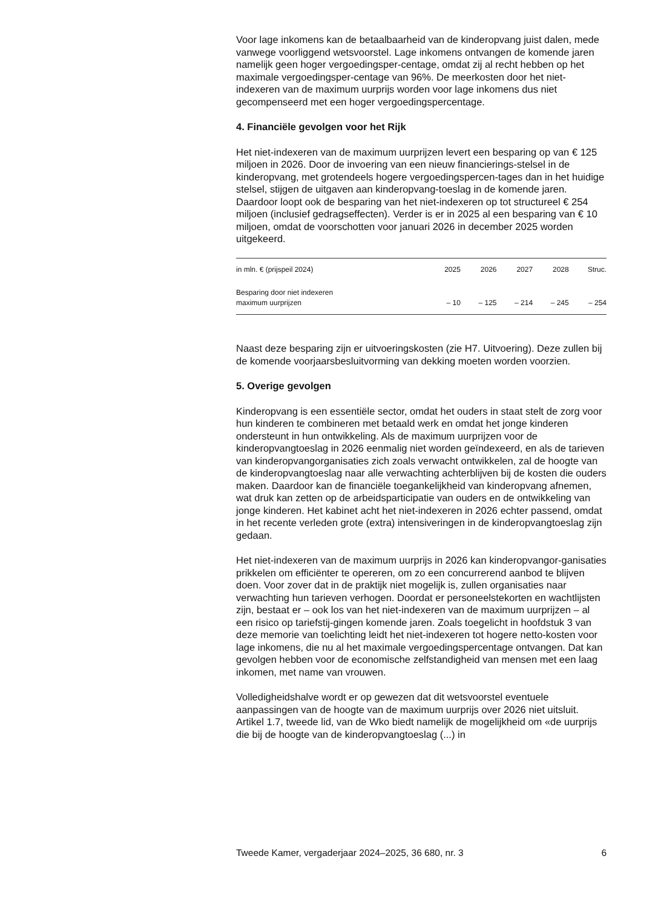Voor lage inkomens kan de betaalbaarheid van de kinderopvang juist dalen, mede vanwege voorliggend wetsvoorstel. Lage inkomens ontvangen de komende jaren namelijk geen hoger vergoedingsper-centage, omdat zij al recht hebben op het maximale vergoedingsper-centage van 96%. De meerkosten door het niet-indexeren van de maximum uurprijs worden voor lage inkomens dus niet gecompenseerd met een hoger vergoedingspercentage.
4. Financiële gevolgen voor het Rijk
Het niet-indexeren van de maximum uurprijzen levert een besparing op van € 125 miljoen in 2026. Door de invoering van een nieuw financierings-stelsel in de kinderopvang, met grotendeels hogere vergoedingspercen-tages dan in het huidige stelsel, stijgen de uitgaven aan kinderopvang-toeslag in de komende jaren. Daardoor loopt ook de besparing van het niet-indexeren op tot structureel € 254 miljoen (inclusief gedragseffecten). Verder is er in 2025 al een besparing van € 10 miljoen, omdat de voorschotten voor januari 2026 in december 2025 worden uitgekeerd.
| in mln. € (prijspeil 2024) | 2025 | 2026 | 2027 | 2028 | Struc. |
| --- | --- | --- | --- | --- | --- |
| Besparing door niet indexeren maximum uurprijzen | – 10 | – 125 | – 214 | – 245 | – 254 |
Naast deze besparing zijn er uitvoeringskosten (zie H7. Uitvoering). Deze zullen bij de komende voorjaarsbesluitvorming van dekking moeten worden voorzien.
5. Overige gevolgen
Kinderopvang is een essentiële sector, omdat het ouders in staat stelt de zorg voor hun kinderen te combineren met betaald werk en omdat het jonge kinderen ondersteunt in hun ontwikkeling. Als de maximum uurprijzen voor de kinderopvangtoeslag in 2026 eenmalig niet worden geïndexeerd, en als de tarieven van kinderopvangorganisaties zich zoals verwacht ontwikkelen, zal de hoogte van de kinderopvangtoeslag naar alle verwachting achterblijven bij de kosten die ouders maken. Daardoor kan de financiële toegankelijkheid van kinderopvang afnemen, wat druk kan zetten op de arbeidsparticipatie van ouders en de ontwikkeling van jonge kinderen. Het kabinet acht het niet-indexeren in 2026 echter passend, omdat in het recente verleden grote (extra) intensiveringen in de kinderopvangtoeslag zijn gedaan.
Het niet-indexeren van de maximum uurprijs in 2026 kan kinderopvangor-ganisaties prikkelen om efficiënter te opereren, om zo een concurrerend aanbod te blijven doen. Voor zover dat in de praktijk niet mogelijk is, zullen organisaties naar verwachting hun tarieven verhogen. Doordat er personeelstekorten en wachtlijsten zijn, bestaat er – ook los van het niet-indexeren van de maximum uurprijzen – al een risico op tariefstij-gingen komende jaren. Zoals toegelicht in hoofdstuk 3 van deze memorie van toelichting leidt het niet-indexeren tot hogere netto-kosten voor lage inkomens, die nu al het maximale vergoedingspercentage ontvangen. Dat kan gevolgen hebben voor de economische zelfstandigheid van mensen met een laag inkomen, met name van vrouwen.
Volledigheidshalve wordt er op gewezen dat dit wetsvoorstel eventuele aanpassingen van de hoogte van de maximum uurprijs over 2026 niet uitsluit. Artikel 1.7, tweede lid, van de Wko biedt namelijk de mogelijkheid om «de uurprijs die bij de hoogte van de kinderopvangtoeslag (...) in
Tweede Kamer, vergaderjaar 2024–2025, 36 680, nr. 3 6